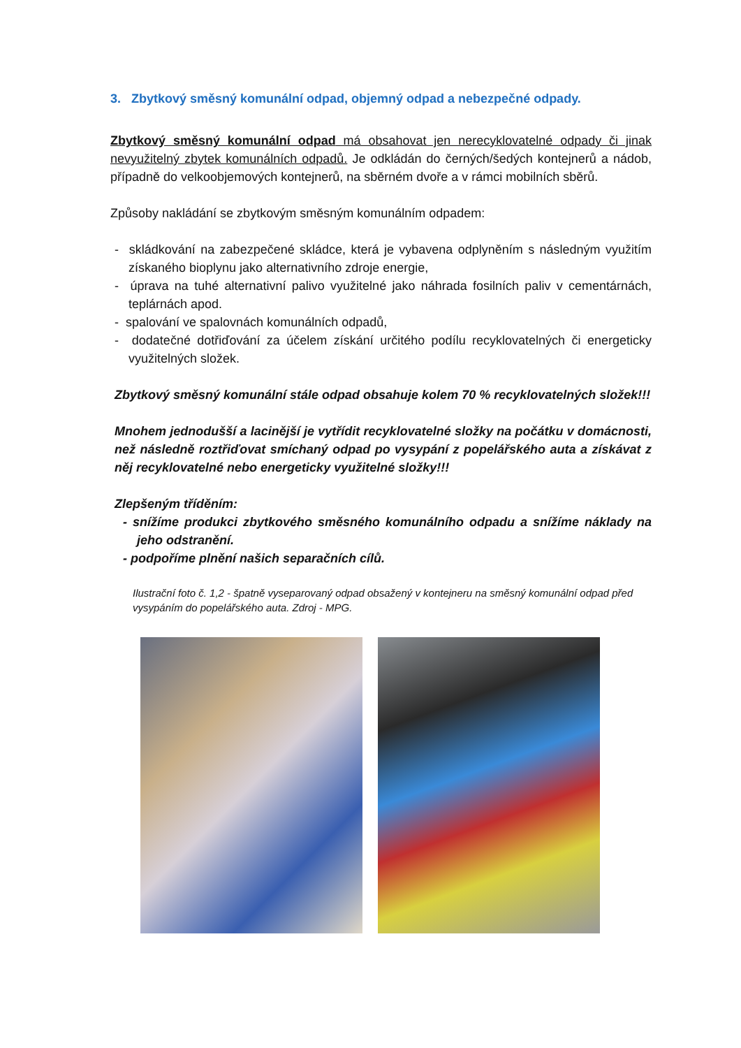3. Zbytkový směsný komunální odpad, objemný odpad a nebezpečné odpady.
Zbytkový směsný komunální odpad má obsahovat jen nerecyklovatelné odpady či jinak nevyužitelný zbytek komunálních odpadů. Je odkládán do černých/šedých kontejnerů a nádob, případně do velkoobjemových kontejnerů, na sběrném dvoře a v rámci mobilních sběrů.
Způsoby nakládání se zbytkovým směsným komunálním odpadem:
- skládkování na zabezpečené skládce, která je vybavena odplyněním s následným využitím získaného bioplynu jako alternativního zdroje energie,
- úprava na tuhé alternativní palivo využitelné jako náhrada fosilních paliv v cementárnách, teplárnách apod.
- spalování ve spalovnách komunálních odpadů,
- dodatečné dotřiďování za účelem získání určitého podílu recyklovatelných či energeticky využitelných složek.
Zbytkový směsný komunální stále odpad obsahuje kolem 70 % recyklovatelných složek!!!
Mnohem jednodušší a lacinější je vytřídit recyklovatelné složky na počátku v domácnosti, než následně roztřiďovat smíchaný odpad po vysypání z popelářského auta a získávat z něj recyklovatelné nebo energeticky využitelné složky!!!
Zlepšeným tříděním:
- snížíme produkci zbytkového směsného komunálního odpadu a snížíme náklady na jeho odstranění.
- podpoříme plnění našich separačních cílů.
Ilustrační foto č. 1,2 - špatně vyseparovaný odpad obsažený v kontejneru na směsný komunální odpad před vysypáním do popelářského auta. Zdroj - MPG.